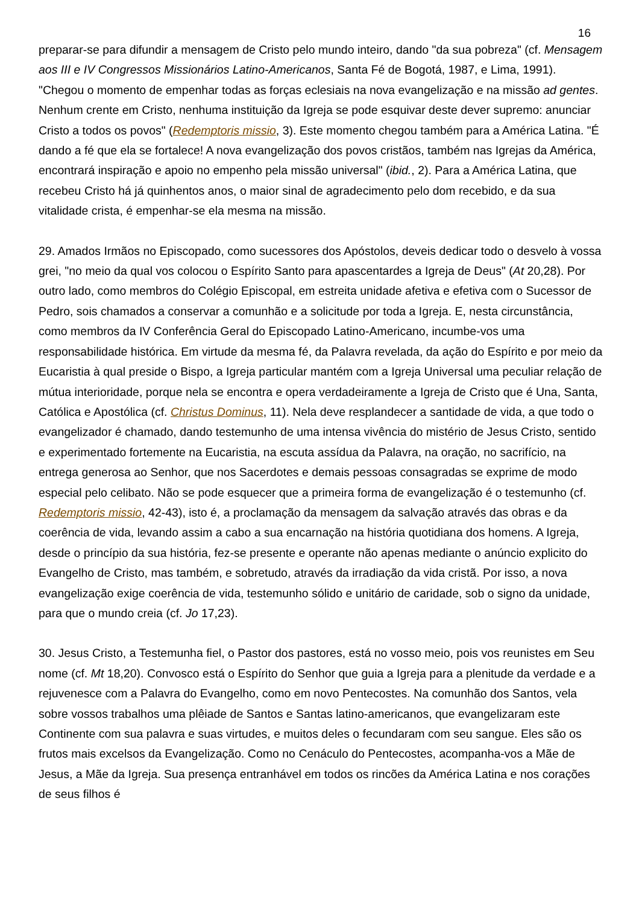16
preparar-se para difundir a mensagem de Cristo pelo mundo inteiro, dando "da sua pobreza" (cf. Mensagem aos III e IV Congressos Missionários Latino-Americanos, Santa Fé de Bogotá, 1987, e Lima, 1991). "Chegou o momento de empenhar todas as forças eclesiais na nova evangelização e na missão ad gentes. Nenhum crente em Cristo, nenhuma instituição da Igreja se pode esquivar deste dever supremo: anunciar Cristo a todos os povos" (Redemptoris missio, 3). Este momento chegou também para a América Latina. "É dando a fé que ela se fortalece! A nova evangelização dos povos cristãos, também nas Igrejas da América, encontrará inspiração e apoio no empenho pela missão universal" (ibid., 2). Para a América Latina, que recebeu Cristo há já quinhentos anos, o maior sinal de agradecimento pelo dom recebido, e da sua vitalidade crista, é empenhar-se ela mesma na missão.
29. Amados Irmãos no Episcopado, como sucessores dos Apóstolos, deveis dedicar todo o desvelo à vossa grei, "no meio da qual vos colocou o Espírito Santo para apascentardes a Igreja de Deus" (At 20,28). Por outro lado, como membros do Colégio Episcopal, em estreita unidade afetiva e efetiva com o Sucessor de Pedro, sois chamados a conservar a comunhão e a solicitude por toda a Igreja. E, nesta circunstância, como membros da IV Conferência Geral do Episcopado Latino-Americano, incumbe-vos uma responsabilidade histórica. Em virtude da mesma fé, da Palavra revelada, da ação do Espírito e por meio da Eucaristia à qual preside o Bispo, a Igreja particular mantém com a Igreja Universal uma peculiar relação de mútua interioridade, porque nela se encontra e opera verdadeiramente a Igreja de Cristo que é Una, Santa, Católica e Apostólica (cf. Christus Dominus, 11). Nela deve resplandecer a santidade de vida, a que todo o evangelizador é chamado, dando testemunho de uma intensa vivência do mistério de Jesus Cristo, sentido e experimentado fortemente na Eucaristia, na escuta assídua da Palavra, na oração, no sacrifício, na entrega generosa ao Senhor, que nos Sacerdotes e demais pessoas consagradas se exprime de modo especial pelo celibato. Não se pode esquecer que a primeira forma de evangelização é o testemunho (cf. Redemptoris missio, 42-43), isto é, a proclamação da mensagem da salvação através das obras e da coerência de vida, levando assim a cabo a sua encarnação na história quotidiana dos homens. A Igreja, desde o princípio da sua história, fez-se presente e operante não apenas mediante o anúncio explicito do Evangelho de Cristo, mas também, e sobretudo, através da irradiação da vida cristã. Por isso, a nova evangelização exige coerência de vida, testemunho sólido e unitário de caridade, sob o signo da unidade, para que o mundo creia (cf. Jo 17,23).
30. Jesus Cristo, a Testemunha fiel, o Pastor dos pastores, está no vosso meio, pois vos reunistes em Seu nome (cf. Mt 18,20). Convosco está o Espírito do Senhor que guia a Igreja para a plenitude da verdade e a rejuvenesce com a Palavra do Evangelho, como em novo Pentecostes. Na comunhão dos Santos, vela sobre vossos trabalhos uma plêiade de Santos e Santas latino-americanos, que evangelizaram este Continente com sua palavra e suas virtudes, e muitos deles o fecundaram com seu sangue. Eles são os frutos mais excelsos da Evangelização. Como no Cenáculo do Pentecostes, acompanha-vos a Mãe de Jesus, a Mãe da Igreja. Sua presença entranhável em todos os rincões da América Latina e nos corações de seus filhos é